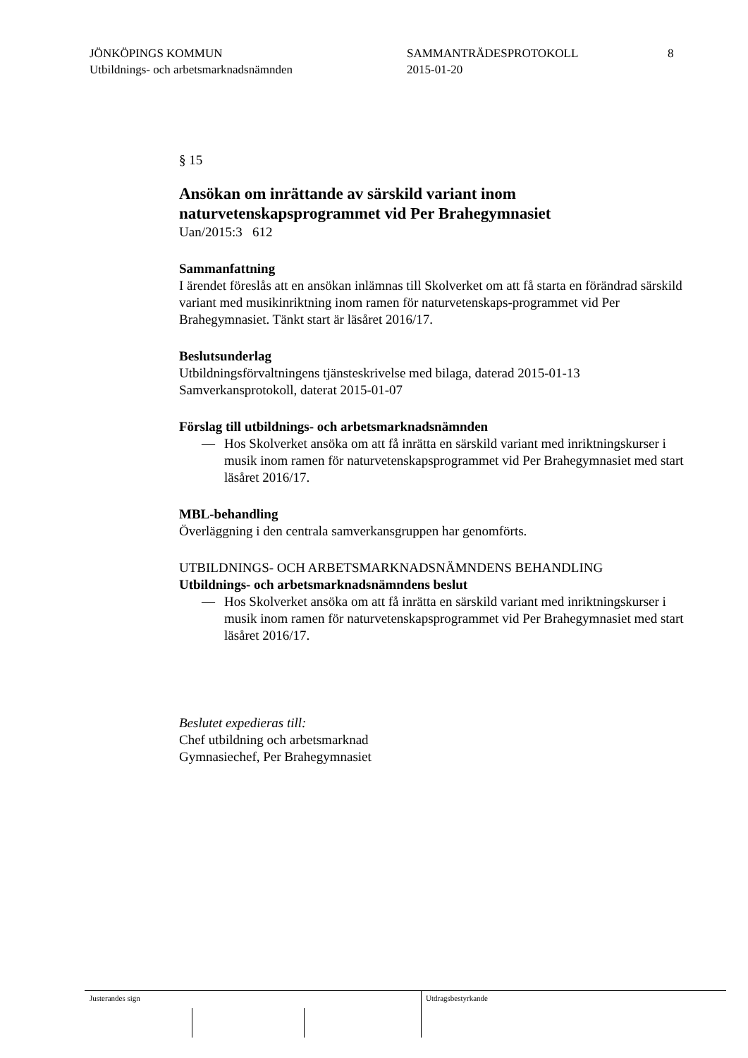JÖNKÖPINGS KOMMUN
Utbildnings- och arbetsmarknadsnämnden
SAMMANTRÄDESPROTOKOLL
2015-01-20
8
§ 15
Ansökan om inrättande av särskild variant inom naturvetenskapsprogrammet vid Per Brahegymnasiet
Uan/2015:3 612
Sammanfattning
I ärendet föreslås att en ansökan inlämnas till Skolverket om att få starta en förändrad särskild variant med musikinriktning inom ramen för naturvetenskaps-programmet vid Per Brahegymnasiet. Tänkt start är läsåret 2016/17.
Beslutsunderlag
Utbildningsförvaltningens tjänsteskrivelse med bilaga, daterad 2015-01-13
Samverkansprotokoll, daterat 2015-01-07
Förslag till utbildnings- och arbetsmarknadsnämnden
— Hos Skolverket ansöka om att få inrätta en särskild variant med inriktningskurser i musik inom ramen för naturvetenskapsprogrammet vid Per Brahegymnasiet med start läsåret 2016/17.
MBL-behandling
Överläggning i den centrala samverkansgruppen har genomförts.
UTBILDNINGS- OCH ARBETSMARKNADSNÄMNDENS BEHANDLING
Utbildnings- och arbetsmarknadsnämndens beslut
— Hos Skolverket ansöka om att få inrätta en särskild variant med inriktningskurser i musik inom ramen för naturvetenskapsprogrammet vid Per Brahegymnasiet med start läsåret 2016/17.
Beslutet expedieras till:
Chef utbildning och arbetsmarknad
Gymnasiechef, Per Brahegymnasiet
Justerandes sign Utdragsbestyrkande